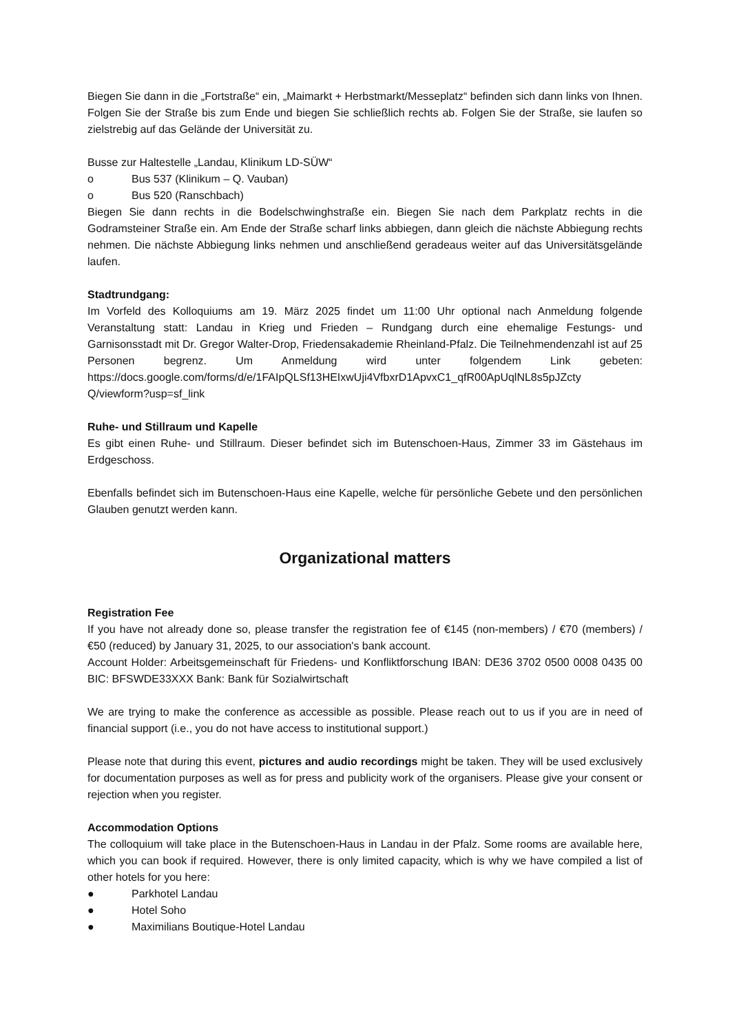Biegen Sie dann in die „Fortstraße“ ein, „Maimarkt + Herbstmarkt/Messeplatz“ befinden sich dann links von Ihnen. Folgen Sie der Straße bis zum Ende und biegen Sie schließlich rechts ab. Folgen Sie der Straße, sie laufen so zielstrebig auf das Gelände der Universität zu.
Busse zur Haltestelle „Landau, Klinikum LD-SÜW“
o Bus 537 (Klinikum – Q. Vauban)
o Bus 520 (Ranschbach)
Biegen Sie dann rechts in die Bodelschwinghstraße ein. Biegen Sie nach dem Parkplatz rechts in die Godramsteiner Straße ein. Am Ende der Straße scharf links abbiegen, dann gleich die nächste Abbiegung rechts nehmen. Die nächste Abbiegung links nehmen und anschließend geradeaus weiter auf das Universitätsgelände laufen.
Stadtrundgang:
Im Vorfeld des Kolloquiums am 19. März 2025 findet um 11:00 Uhr optional nach Anmeldung folgende Veranstaltung statt: Landau in Krieg und Frieden – Rundgang durch eine ehemalige Festungs- und Garnisonsstadt mit Dr. Gregor Walter-Drop, Friedensakademie Rheinland-Pfalz. Die Teilnehmendenzahl ist auf 25 Personen begrenz. Um Anmeldung wird unter folgendem Link gebeten: https://docs.google.com/forms/d/e/1FAIpQLSf13HEIxwUji4VfbxrD1ApvxC1_qfR00ApUqlNL8s5pJZcty Q/viewform?usp=sf_link
Ruhe- und Stillraum und Kapelle
Es gibt einen Ruhe- und Stillraum. Dieser befindet sich im Butenschoen-Haus, Zimmer 33 im Gästehaus im Erdgeschoss.
Ebenfalls befindet sich im Butenschoen-Haus eine Kapelle, welche für persönliche Gebete und den persönlichen Glauben genutzt werden kann.
Organizational matters
Registration Fee
If you have not already done so, please transfer the registration fee of €145 (non-members) / €70 (members) / €50 (reduced) by January 31, 2025, to our association's bank account.
Account Holder: Arbeitsgemeinschaft für Friedens- und Konfliktforschung IBAN: DE36 3702 0500 0008 0435 00 BIC: BFSWDE33XXX Bank: Bank für Sozialwirtschaft
We are trying to make the conference as accessible as possible. Please reach out to us if you are in need of financial support (i.e., you do not have access to institutional support.)
Please note that during this event, pictures and audio recordings might be taken. They will be used exclusively for documentation purposes as well as for press and publicity work of the organisers. Please give your consent or rejection when you register.
Accommodation Options
The colloquium will take place in the Butenschoen-Haus in Landau in der Pfalz. Some rooms are available here, which you can book if required. However, there is only limited capacity, which is why we have compiled a list of other hotels for you here:
● Parkhotel Landau
● Hotel Soho
● Maximilians Boutique-Hotel Landau